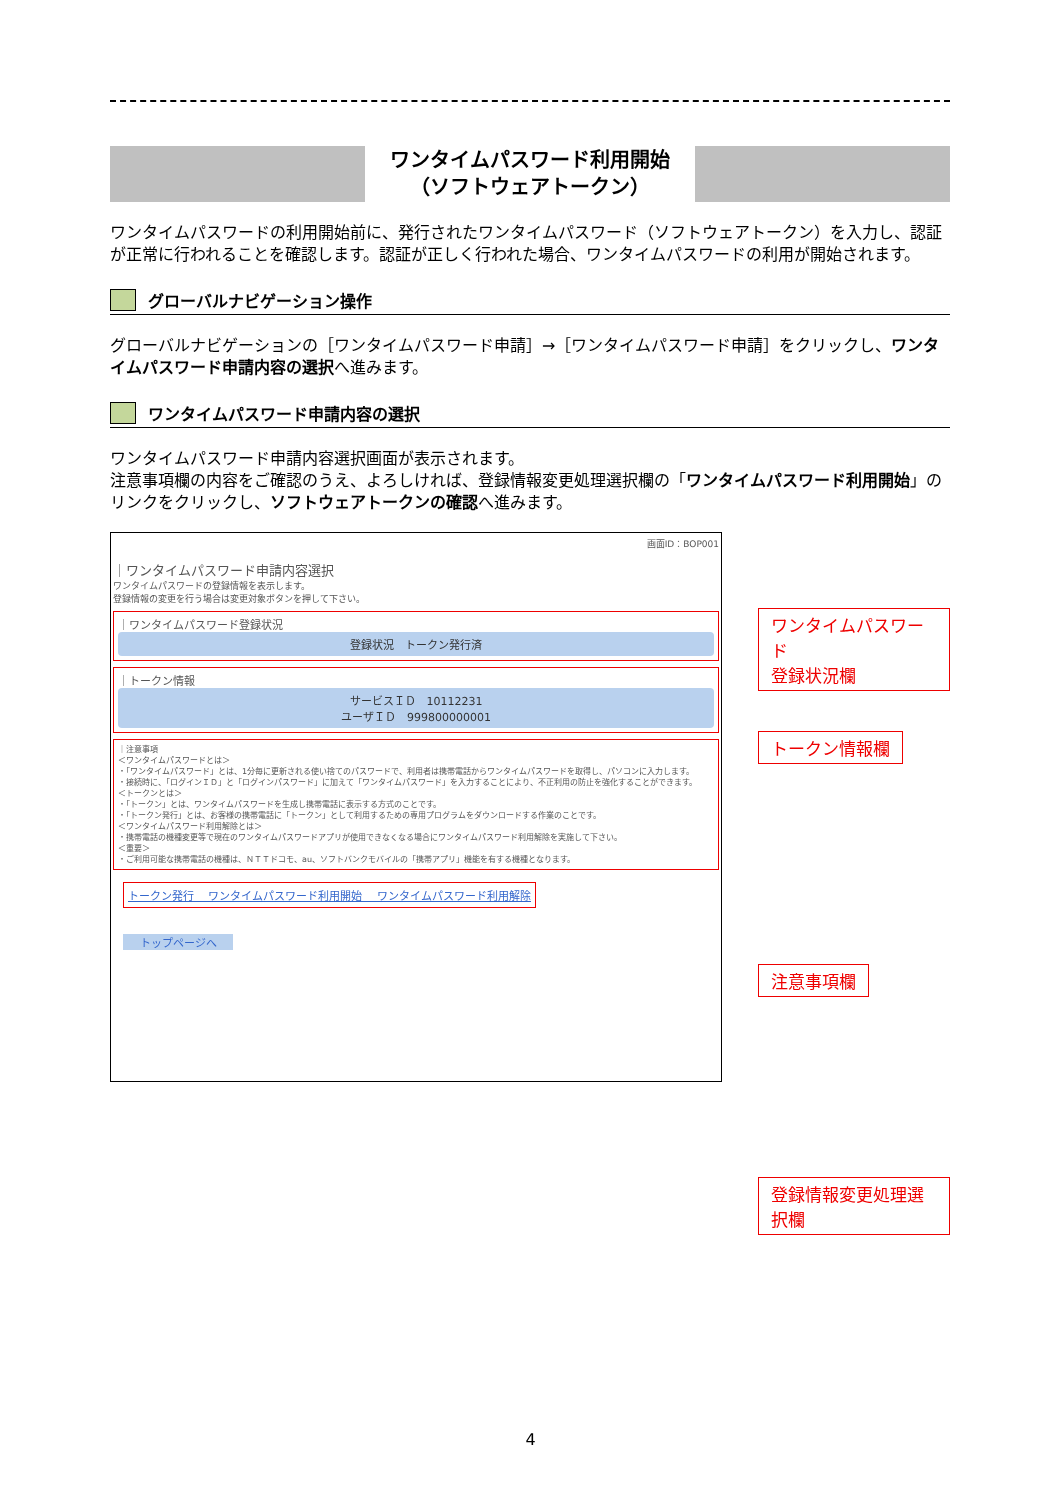ワンタイムパスワード利用開始
（ソフトウェアトークン）
ワンタイムパスワードの利用開始前に、発行されたワンタイムパスワード（ソフトウェアトークン）を入力し、認証が正常に行われることを確認します。認証が正しく行われた場合、ワンタイムパスワードの利用が開始されます。
グローバルナビゲーション操作
グローバルナビゲーションの［ワンタイムパスワード申請］→［ワンタイムパスワード申請］をクリックし、ワンタイムパスワード申請内容の選択へ進みます。
ワンタイムパスワード申請内容の選択
ワンタイムパスワード申請内容選択画面が表示されます。
注意事項欄の内容をご確認のうえ、よろしければ、登録情報変更処理選択欄の「ワンタイムパスワード利用開始」のリンクをクリックし、ソフトウェアトークンの確認へ進みます。
画面ID：BOP001
｜ワンタイムパスワード申請内容選択
ワンタイムパスワードの登録情報を表示します。
登録情報の変更を行う場合は変更対象ボタンを押して下さい。
｜ワンタイムパスワード登録状況
登録状況　トークン発行済
｜トークン情報
サービスＩＤ　10112231
ユーザＩＤ　999800000001
｜注意事項
＜ワンタイムパスワードとは＞
・「ワンタイムパスワード」とは、1分毎に更新される使い捨てのパスワードで、利用者は携帯電話からワンタイムパスワードを取得し、パソコンに入力します。
・接続時に、「ログインＩＤ」と「ログインパスワード」に加えて「ワンタイムパスワード」を入力することにより、不正利用の防止を強化することができます。
＜トークンとは＞
・「トークン」とは、ワンタイムパスワードを生成し携帯電話に表示する方式のことです。
・「トークン発行」とは、お客様の携帯電話に「トークン」として利用するための専用プログラムをダウンロードする作業のことです。
＜ワンタイムパスワード利用解除とは＞
・携帯電話の機種変更等で現在のワンタイムパスワードアプリが使用できなくなる場合にワンタイムパスワード利用解除を実施して下さい。
＜重要＞
・ご利用可能な携帯電話の機種は、ＮＴＴドコモ、au、ソフトバンクモバイルの「携帯アプリ」機能を有する機種となります。
トークン発行 　ワンタイムパスワード利用開始 　ワンタイムパスワード利用解除
トップページへ
ワンタイムパスワード
登録状況欄
トークン情報欄
注意事項欄
登録情報変更処理選択欄
4